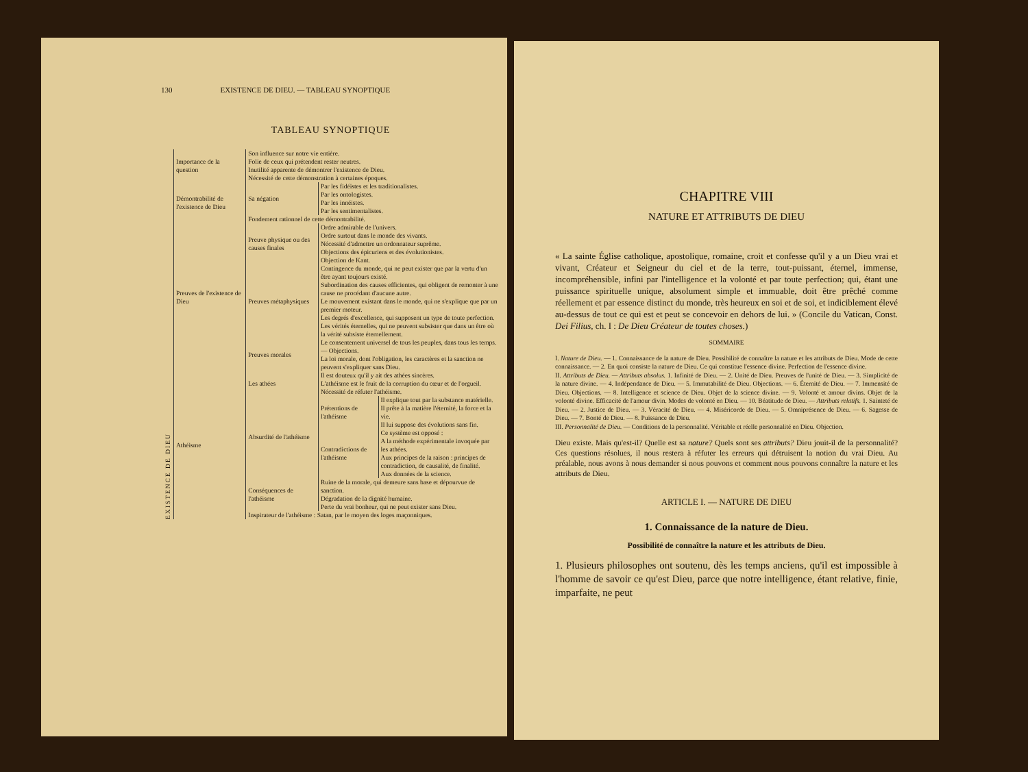130 EXISTENCE DE DIEU. — TABLEAU SYNOPTIQUE
TABLEAU SYNOPTIQUE
| EXISTENCE DE DIEU | Importance de la question | Son influence sur notre vie entière. Folie de ceux qui prétendent rester neutres. | | |
| | | Inutilité apparente de démontrer l'existence de Dieu. Nécessité de cette démonstration à certaines époques. | | |
| | Démontrabilité de l'existence de Dieu | Sa négation | Par les fidéistes et les traditionalistes. Par les ontologistes. Par les innéistes. Par les sentimentalistes. | |
| | | Fondement rationnel de cette démontrabilité. | | |
| | Preuves de l'existence de Dieu | Preuve physique ou des causes finales | Ordre admirable de l'univers. Ordre surtout dans le monde des vivants. Nécessité d'admettre un ordonnateur suprême. Objections des épicuriens et des évolutionistes. Objection de Kant. | |
| | | Preuves métaphysiques | Contingence du monde, qui ne peut exister que par la vertu d'un être ayant toujours existé. Subordination des causes efficientes, qui obligent de remonter à une cause ne procédant d'aucune autre. Le mouvement existant dans le monde, qui ne s'explique que par un premier moteur. Les degrés d'excellence, qui supposent un type de toute perfection. Les vérités éternelles, qui ne peuvent subsister que dans un être où la vérité subsiste éternellement. | |
| | | Preuves morales | Le consentement universel de tous les peuples, dans tous les temps. — Objections. La loi morale, dont l'obligation, les caractères et la sanction ne peuvent s'expliquer sans Dieu. | |
| | Athéisme | Les athées | Il est douteux qu'il y ait des athées sincères. L'athéisme est le fruit de la corruption du cœur et de l'orgueil. Nécessité de réfuter l'athéisme. | |
| | | Absurdité de l'athéisme | Prétentions de l'athéisme | Il explique tout par la substance matérielle. Il prête à la matière l'éternité, la force et la vie. Il lui suppose des évolutions sans fin. |
| | | | Contradictions de l'athéisme | Ce système est opposé : A la méthode expérimentale invoquée par les athées. Aux principes de la raison : principes de contradiction, de causalité, de finalité. Aux données de la science. |
| | | Conséquences de l'athéisme | Ruine de la morale, qui demeure sans base et dépourvue de sanction. Dégradation de la dignité humaine. Perte du vrai bonheur, qui ne peut exister sans Dieu. | |
| | | Inspirateur de l'athéisme : Satan, par le moyen des loges maçonniques. | | |
CHAPITRE VIII
NATURE ET ATTRIBUTS DE DIEU
« La sainte Église catholique, apostolique, romaine, croit et confesse qu'il y a un Dieu vrai et vivant, Créateur et Seigneur du ciel et de la terre, tout-puissant, éternel, immense, incompréhensible, infini par l'intelligence et la volonté et par toute perfection; qui, étant une puissance spirituelle unique, absolument simple et immuable, doit être prêché comme réellement et par essence distinct du monde, très heureux en soi et de soi, et indiciblement élevé au-dessus de tout ce qui est et peut se concevoir en dehors de lui. » (Concile du Vatican, Const. Dei Filius, ch. I : De Dieu Créateur de toutes choses.)
SOMMAIRE
I. Nature de Dieu. — 1. Connaissance de la nature de Dieu. Possibilité de connaître la nature et les attributs de Dieu. Mode de cette connaissance. — 2. En quoi consiste la nature de Dieu. Ce qui constitue l'essence divine. Perfection de l'essence divine.
II. Attributs de Dieu. — Attributs absolus. 1. Infinité de Dieu. — 2. Unité de Dieu. Preuves de l'unité de Dieu. — 3. Simplicité de la nature divine. — 4. Indépendance de Dieu. — 5. Immutabilité de Dieu. Objections. — 6. Éternité de Dieu. — 7. Immensité de Dieu. Objections. — 8. Intelligence et science de Dieu. Objet de la science divine. — 9. Volonté et amour divins. Objet de la volonté divine. Efficacité de l'amour divin. Modes de volonté en Dieu. — 10. Béatitude de Dieu. — Attributs relatifs. 1. Sainteté de Dieu. — 2. Justice de Dieu. — 3. Véracité de Dieu. — 4. Miséricorde de Dieu. — 5. Omniprésence de Dieu. — 6. Sagesse de Dieu. — 7. Bonté de Dieu. — 8. Puissance de Dieu.
III. Personnalité de Dieu. — Conditions de la personnalité. Véritable et réelle personnalité en Dieu. Objection.
Dieu existe. Mais qu'est-il? Quelle est sa nature? Quels sont ses attributs? Dieu jouit-il de la personnalité? Ces questions résolues, il nous restera à réfuter les erreurs qui détruisent la notion du vrai Dieu. Au préalable, nous avons à nous demander si nous pouvons et comment nous pouvons connaître la nature et les attributs de Dieu.
ARTICLE I. — NATURE DE DIEU
1. Connaissance de la nature de Dieu.
Possibilité de connaître la nature et les attributs de Dieu.
1. Plusieurs philosophes ont soutenu, dès les temps anciens, qu'il est impossible à l'homme de savoir ce qu'est Dieu, parce que notre intelligence, étant relative, finie, imparfaite, ne peut